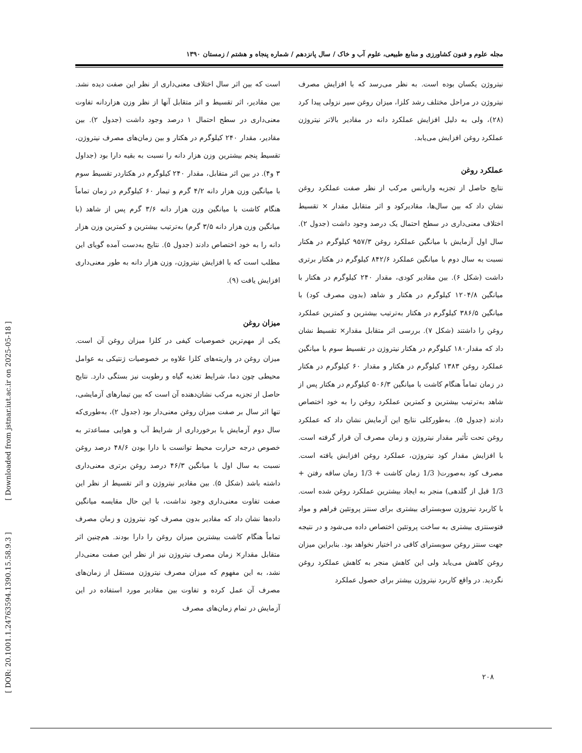[ Downloaded from jstnar.iut.ac.ir on 2025-05-18 ]
[ DOR: 20.1001.1.24763594.1390.15.58.9.3 ]
مجله علوم و فنون کشاورزی و منابع طبیعی، علوم آب و خاک / سال پانزدهم / شماره پنجاه و هشتم / زمستان ۱۳۹۰
است که بین اثر سال اختلاف معنی‌داری از نظر این صفت دیده نشد. بین مقادیر، اثر تقسیط و اثر متقابل آنها از نظر وزن هزاردانه تفاوت معنی‌داری در سطح احتمال ۱ درصد وجود داشت (جدول ۲). بین مقادیر، مقدار ۲۴۰ کیلوگرم در هکتار و بین زمان‌های مصرف نیتروژن، تقسیط پنجم بیشترین وزن هزار دانه را نسبت به بقیه دارا بود (جداول ۳ و۴). در بین اثر متقابل، مقدار ۲۴۰ کیلوگرم در هکتاردر تقسیط سوم با میانگین وزن هزار دانه ۴/۲ گرم و تیمار ۶۰ کیلوگرم در زمان تماماً هنگام کاشت با میانگین وزن هزار دانه ۳/۶ گرم پس از شاهد (با میانگین وزن هزار دانه ۳/۵ گرم) به‌ترتیب بیشترین و کمترین وزن هزار دانه را به خود اختصاص دادند (جدول ۵). نتایج به‌دست آمده گویای این مطلب است که با افزایش نیتروژن، وزن هزار دانه به طور معنی‌داری افزایش یافت (۹).
میزان روغن
یکی از مهم‌ترین خصوصیات کیفی در کلزا میزان روغن آن است. میزان روغن در واریته‌های کلزا علاوه بر خصوصیات ژنتیکی به عوامل محیطی چون دما، شرایط تغذیه گیاه و رطوبت نیز بستگی دارد. نتایج حاصل از تجزیه مرکب نشان‌دهنده آن است که بین تیمارهای آزمایشی، تنها اثر سال بر صفت میزان روغن معنی‌دار بود (جدول ۲)، به‌طوری‌که سال دوم آزمایش با برخورداری از شرایط آب و هوایی مساعدتر به خصوص درجه حرارت محیط توانست با دارا بودن ۴۸/۶ درصد روغن نسبت به سال اول با میانگین ۴۶/۳ درصد روغن برتری معنی‌داری داشته باشد (شکل ۵). بین مقادیر نیتروژن و اثر تقسیط از نظر این صفت تفاوت معنی‌داری وجود نداشت، با این حال مقایسه میانگین داده‌ها نشان داد که مقادیر بدون مصرف کود نیتروژن و زمان مصرف تماماً هنگام کاشت بیشترین میزان روغن را دارا بودند. هم‌چنین اثر متقابل مقدار× زمان مصرف نیتروژن نیز از نظر این صفت معنی‌دار نشد، به این مفهوم که میزان مصرف نیتروژن مستقل از زمان‌های مصرف آن عمل کرده و تفاوت بین مقادیر مورد استفاده در این آزمایش در تمام زمان‌های مصرف
نیتروژن یکسان بوده است. به نظر می‌رسد که با افزایش مصرف نیتروژن در مراحل مختلف رشد کلزا، میزان روغن سیر نزولی پیدا کرد (۲۸)، ولی به دلیل افزایش عملکرد دانه در مقادیر بالاتر نیتروژن عملکرد روغن افزایش می‌یابد.
عملکرد روغن
نتایج حاصل از تجزیه واریانس مرکب از نظر صفت عملکرد روغن نشان داد که بین سال‌ها، مقادیرکود و اثر متقابل مقدار × تقسیط اختلاف معنی‌داری در سطح احتمال یک درصد وجود داشت (جدول ۲). سال اول آزمایش با میانگین عملکرد روغن ۹۵۷/۳ کیلوگرم در هکتار نسبت به سال دوم با میانگین عملکرد ۸۴۲/۶ کیلوگرم در هکتار برتری داشت (شکل ۶). بین مقادیر کودی، مقدار ۲۴۰ کیلوگرم در هکتار با میانگین ۱۲۰۴/۸ کیلوگرم در هکتار و شاهد (بدون مصرف کود) با میانگین ۳۸۶/۵ کیلوگرم در هکتار به‌ترتیب بیشترین و کمترین عملکرد روغن را داشتند (شکل ۷). بررسی اثر متقابل مقدار× تقسیط نشان داد که مقدار۱۸۰ کیلوگرم در هکتار نیتروژن در تقسیط سوم با میانگین عملکرد روغن ۱۳۸۳ کیلوگرم در هکتار و مقدار ۶۰ کیلوگرم در هکتار در زمان تماماً هنگام کاشت با میانگین ۵۰۶/۳ کیلوگرم در هکتار پس از شاهد به‌ترتیب بیشترین و کمترین عملکرد روغن را به خود اختصاص دادند (جدول ۵). به‌طورکلی نتایج این آزمایش نشان داد که عملکرد روغن تحت تأثیر مقدار نیتروژن و زمان مصرف آن قرار گرفته است. با افزایش مقدار کود نیتروژن، عملکرد روغن افزایش یافته است. مصرف کود به‌صورت( 1/3 زمان کاشت + 1/3 زمان ساقه رفتن + 1/3 قبل از گلدهی) منجر به ایجاد بیشترین عملکرد روغن شده است. با کاربرد نیتروژن سوبسترای بیشتری برای سنتز پروتئین فراهم و مواد فتوسنتزی بیشتری به ساخت پروتئین اختصاص داده می‌شود و در نتیجه جهت سنتز روغن سوبسترای کافی در اختیار نخواهد بود. بنابراین میزان روغن کاهش می‌یابد ولی این کاهش منجر به کاهش عملکرد روغن نگردید. در واقع کاربرد نیتروژن بیشتر برای حصول عملکرد
۲۰۸